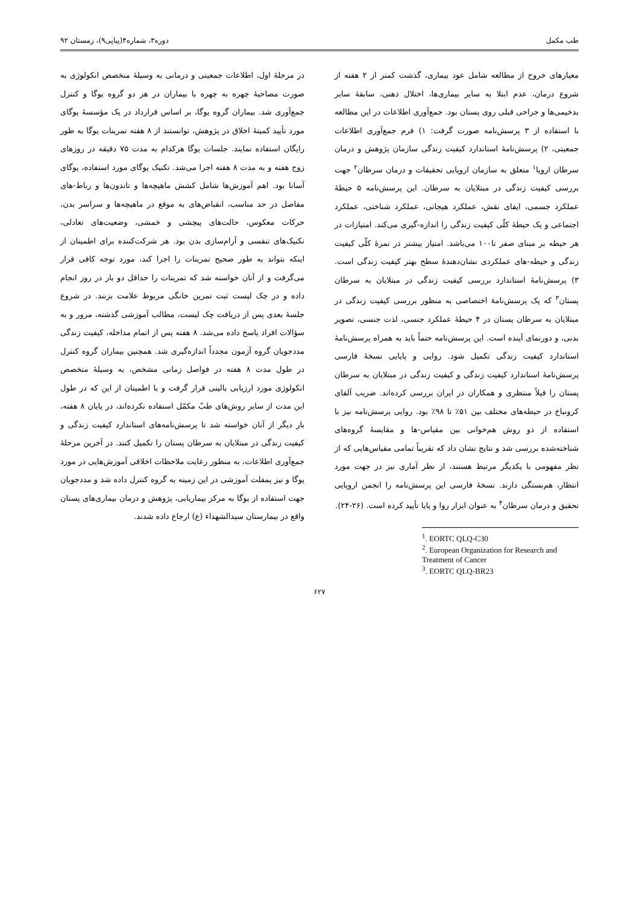طب مکمل دوره۳، شماره۴(پیاپی۹)، زمستان ۹۲
معیارهای خروج از مطالعه شامل عود بیماری، گذشت کمتر از ۲ هفته از شروع درمان، عدم ابتلا به سایر بیماری‌ها، اختلال ذهنی، سابقهٔ سایر بدخیمی‌ها و جراحی قبلی روی پستان بود. جمع‌آوری اطلاعات در این مطالعه با استفاده از ۳ پرسش‌نامه صورت گرفت: ۱) فرم جمع‌آوری اطلاعات جمعیتی، ۲) پرسش‌نامهٔ استاندارد کیفیت زندگی سازمان پژوهش و درمان سرطان اروپا<sup>۱</sup> متعلق به سازمان اروپایی تحقیقات و درمان سرطان<sup>۲</sup> جهت بررسی کیفیت زندگی در مبتلایان به سرطان. این پرسش‌نامه ۵ حیطهٔ عملکرد جسمی، ایفای نقش، عملکرد هیجانی، عملکرد شناختی، عملکرد اجتماعی و یک حیطهٔ کلّی کیفیت زندگی را اندازه-گیری می‌کند. امتیازات در هر حیطه بر مبنای صفر تا۱۰۰ می‌باشد. امتیاز بیشتر در نمرهٔ کلّی کیفیت زندگی و حیطه-های عملکردی نشان‌دهندهٔ سطح بهتر کیفیت زندگی است. ۳) پرسش‌نامهٔ استاندارد بررسی کیفیت زندگی در مبتلایان به سرطان پستان<sup>۳</sup> که یک پرسش‌نامهٔ اختصاصی به منظور بررسی کیفیت زندگی در مبتلایان به سرطان پستان در ۴ حیطهٔ عملکرد جنسی، لذت جنسی، تصویر بدنی، و دورنمای آینده است. این پرسش‌نامه حتماً باید به همراه پرسش‌نامهٔ استاندارد کیفیت زندگی تکمیل شود. روایی و پایایی نسخهٔ فارسی پرسش‌نامهٔ استاندارد کیفیت زندگی و کیفیت زندگی در مبتلایان به سرطان پستان را قبلاً منتظری و همکاران در ایران بررسی کرده‌اند. ضریب آلفای کرونباخ در حیطه‌های مختلف بین ۵۱٪ تا ۹۸٪ بود. روایی پرسش‌نامه نیز با استفاده از دو روش هم‌خوانی بین مقیاس-ها و مقایسهٔ گروه‌های شناخته‌شده بررسی شد و نتایج نشان داد که تقریباً تمامی مقیاس‌هایی که از نظر مفهومی با یکدیگر مرتبط هستند، از نظر آماری نیز در جهت مورد انتظار، هم‌بستگی دارند. نسخهٔ فارسی این پرسش‌نامه را انجمن اروپایی تحقیق و درمان سرطان<sup>۴</sup> به عنوان ابزار روا و پایا تأیید کرده است. (۲۶-۲۴).
<sup>1</sup>. EORTC QLQ-C30
<sup>2</sup>. European Organization for Research and Treatment of Cancer
<sup>3</sup>. EORTC QLQ-BR23
در مرحلهٔ اول، اطلاعات جمعیتی و درمانی به وسیلهٔ متخصص انکولوژی به صورت مصاحبهٔ چهره به چهره با بیماران در هر دو گروه یوگا و کنترل جمع‌آوری شد. بیماران گروه یوگا، بر اساس قرارداد در یک مؤسسهٔ یوگای مورد تأیید کمیتهٔ اخلاق در پژوهش، توانستند از ۸ هفته تمرینات یوگا به طور رایگان استفاده نمایند. جلسات یوگا هرکدام به مدت ۷۵ دقیقه در روزهای زوج هفته و به مدت ۸ هفته اجرا می‌شد. تکنیک یوگای مورد استفاده، یوگای آسانا بود. اهم آموزش‌ها شامل کشش ماهیچه‌ها و تاندون‌ها و رباط-های مفاصل در حد مناسب، انقباض‌های به موقع در ماهیچه‌ها و سراسر بدن، حرکات معکوس، حالت‌های پیچشی و خمشی، وضعیت‌های تعادلی، تکنیک‌های تنفسی و آرام‌سازی بدن بود. هر شرکت‌کننده برای اطمینان از اینکه بتواند به طور صحیح تمرینات را اجرا کند، مورد توجه کافی قرار می‌گرفت و از آنان خواسته شد که تمرینات را حداقل دو بار در روز انجام داده و در چک لیست ثبت تمرین خانگی مربوط علامت بزنند. در شروع جلسهٔ بعدی پس از دریافت چک لیست، مطالب آموزشی گذشته، مرور و به سؤالات افراد پاسخ داده می‌شد. ۸ هفته پس از اتمام مداخله، کیفیت زندگی مددجویان گروه آزمون مجدداً اندازه‌گیری شد. همچنین بیماران گروه کنترل در طول مدت ۸ هفته در فواصل زمانی مشخص، به وسیلهٔ متخصص انکولوژی مورد ارزیابی بالینی قرار گرفت و با اطمینان از این که در طول این مدت از سایر روش‌های طبّ مکمّل استفاده نکرده‌اند، در پایان ۸ هفته، بار دیگر از آنان خواسته شد تا پرسش‌نامه‌های استاندارد کیفیت زندگی و کیفیت زندگی در مبتلایان به سرطان پستان را تکمیل کنند. در آخرین مرحلهٔ جمع‌آوری اطلاعات، به منظور رعایت ملاحظات اخلاقی آموزش‌هایی در مورد یوگا و نیز پمفلت آموزشی در این زمینه به گروه کنترل داده شد و مددجویان جهت استفاده از یوگا به مرکز بیماریابی، پژوهش و درمان بیماری‌های پستان واقع در بیمارستان سیدالشهداء (ع) ارجاع داده شدند.
۶۲۷